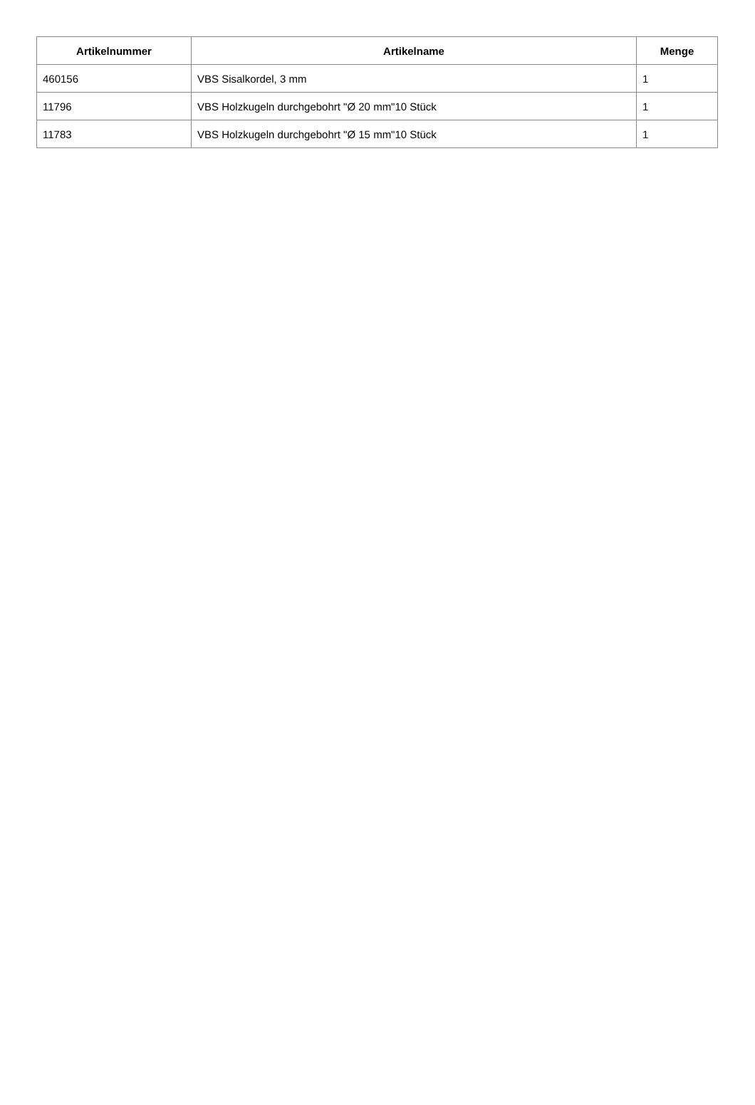| Artikelnummer | Artikelname | Menge |
| --- | --- | --- |
| 460156 | VBS Sisalkordel, 3 mm | 1 |
| 11796 | VBS Holzkugeln durchgebohrt "Ø 20 mm"10 Stück | 1 |
| 11783 | VBS Holzkugeln durchgebohrt "Ø 15 mm"10 Stück | 1 |